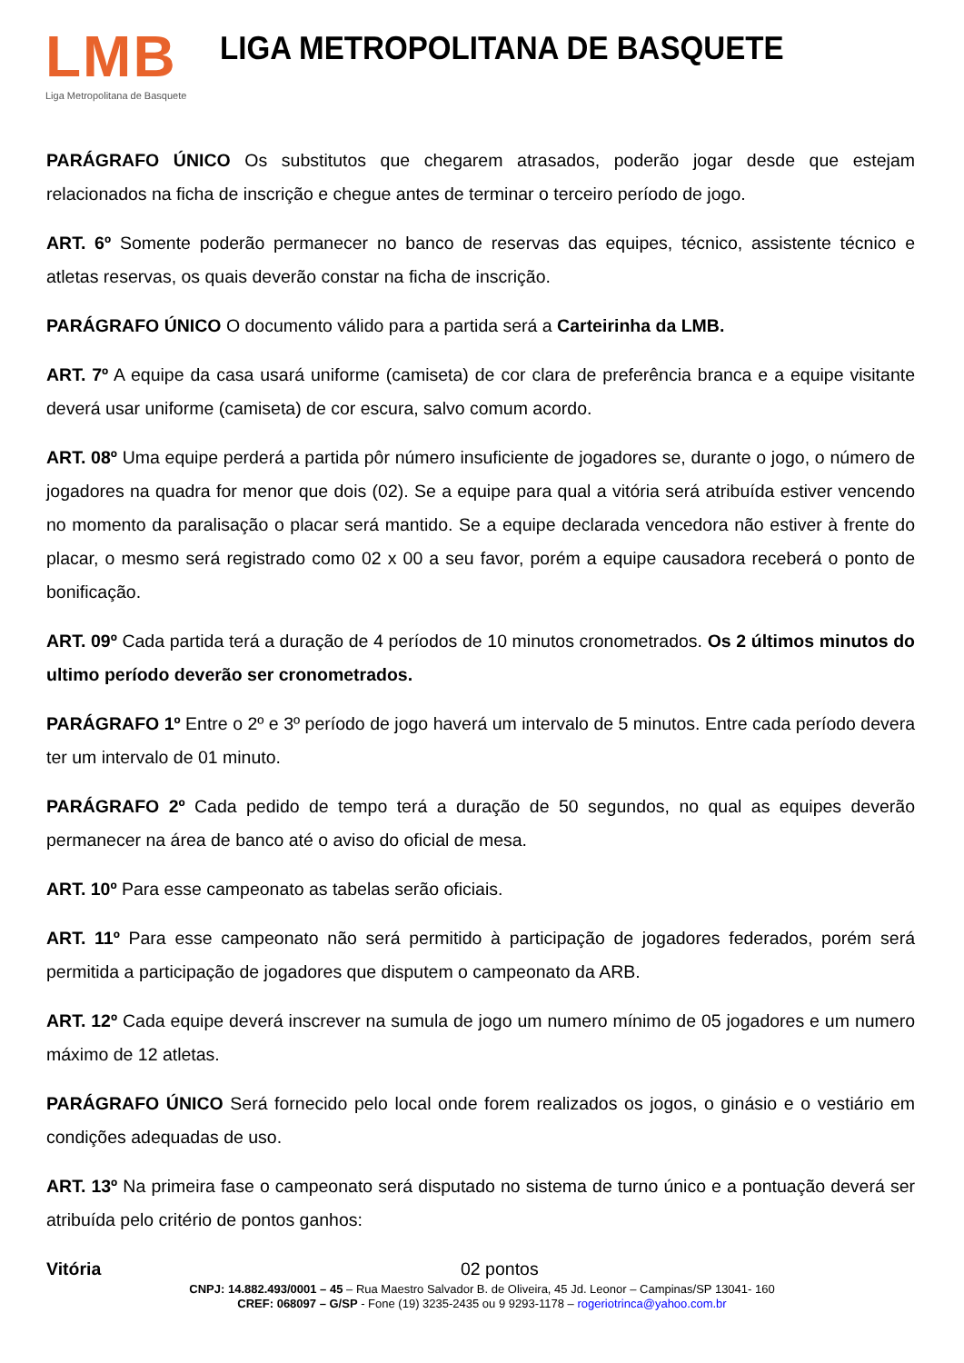LMB
Liga Metropolitana de Basquete
LIGA METROPOLITANA DE BASQUETE
PARÁGRAFO ÚNICO Os substitutos que chegarem atrasados, poderão jogar desde que estejam relacionados na ficha de inscrição e chegue antes de terminar o terceiro período de jogo.
ART. 6º Somente poderão permanecer no banco de reservas das equipes, técnico, assistente técnico e atletas reservas, os quais deverão constar na ficha de inscrição.
PARÁGRAFO ÚNICO O documento válido para a partida será a Carteirinha da LMB.
ART. 7º A equipe da casa usará uniforme (camiseta) de cor clara de preferência branca e a equipe visitante deverá usar uniforme (camiseta) de cor escura, salvo comum acordo.
ART. 08º Uma equipe perderá a partida pôr número insuficiente de jogadores se, durante o jogo, o número de jogadores na quadra for menor que dois (02). Se a equipe para qual a vitória será atribuída estiver vencendo no momento da paralisação o placar será mantido. Se a equipe declarada vencedora não estiver à frente do placar, o mesmo será registrado como 02 x 00 a seu favor, porém a equipe causadora receberá o ponto de bonificação.
ART. 09º Cada partida terá a duração de 4 períodos de 10 minutos cronometrados. Os 2 últimos minutos do ultimo período deverão ser cronometrados.
PARÁGRAFO 1º Entre o 2º e 3º período de jogo haverá um intervalo de 5 minutos. Entre cada período devera ter um intervalo de 01 minuto.
PARÁGRAFO 2º Cada pedido de tempo terá a duração de 50 segundos, no qual as equipes deverão permanecer na área de banco até o aviso do oficial de mesa.
ART. 10º Para esse campeonato as tabelas serão oficiais.
ART. 11º Para esse campeonato não será permitido à participação de jogadores federados, porém será permitida a participação de jogadores que disputem o campeonato da ARB.
ART. 12º Cada equipe deverá inscrever na sumula de jogo um numero mínimo de 05 jogadores e um numero máximo de 12 atletas.
PARÁGRAFO ÚNICO Será fornecido pelo local onde forem realizados os jogos, o ginásio e o vestiário em condições adequadas de uso.
ART. 13º Na primeira fase o campeonato será disputado no sistema de turno único e a pontuação deverá ser atribuída pelo critério de pontos ganhos:
Vitória 02 pontos
CNPJ: 14.882.493/0001 – 45 – Rua Maestro Salvador B. de Oliveira, 45 Jd. Leonor – Campinas/SP 13041- 160
CREF: 068097 – G/SP - Fone (19) 3235-2435 ou 9 9293-1178 – rogeriotrinca@yahoo.com.br